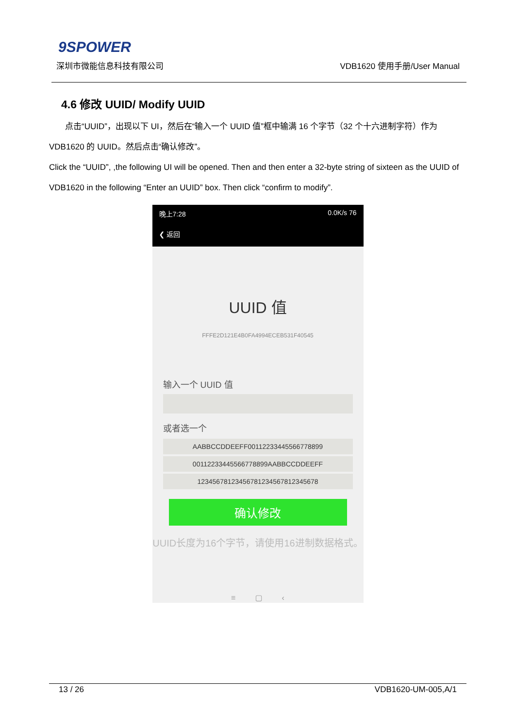9SPOWER
深圳市微能信息科技有限公司 VDB1620 使用手册/User Manual
4.6 修改 UUID/ Modify UUID
点击“UUID”，出现以下 UI，然后在“输入一个 UUID 值”框中输满 16 个字节（32 个十六进制字符）作为 VDB1620 的 UUID。然后点击“确认修改”。
Click the “UUID”, ,the following UI will be opened. Then and then enter a 32-byte string of sixteen as the UUID of VDB1620 in the following “Enter an UUID” box. Then click “confirm to modify”.
晚上7:28 0.0K/s 76
❮ 返回
UUID 值
FFFE2D121E4B0FA4994ECEB531F40545
输入一个 UUID 值
或者选一个
AABBCCDDEEFF00112233445566778899
00112233445566778899AABBCCDDEEFF
12345678123456781234567812345678
确认修改
UUID长度为16个字节，请使用16进制数据格式。
≡ ▢ ‹
13 / 26 VDB1620-UM-005,A/1